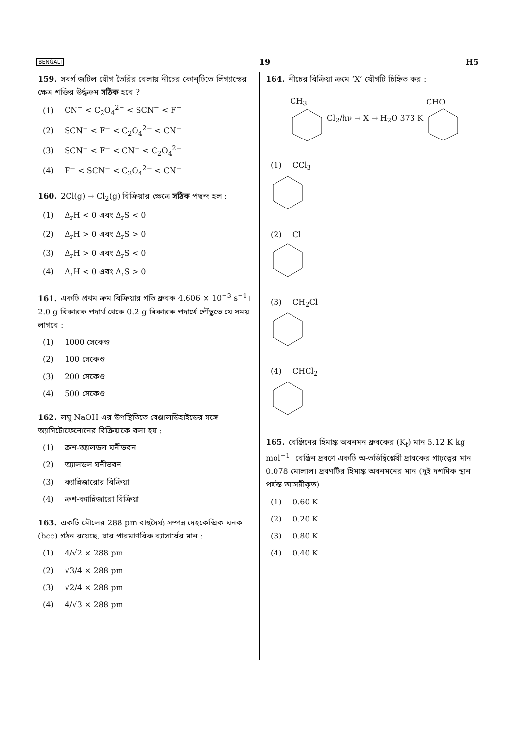BENGALI 19 H5
159. সবর্গ জটিল যৌগ তৈরির বেলায় নীচের কোন্‌টিতে লিগ্যান্ডের ক্ষেত্র শক্তির উর্দ্ধক্রম সঠিক হবে ?
(1) CN<sup>−</sup> < C<sub>2</sub>O<sub>4</sub><sup>2−</sup> < SCN<sup>−</sup> < F<sup>−</sup>
(2) SCN<sup>−</sup> < F<sup>−</sup> < C<sub>2</sub>O<sub>4</sub><sup>2−</sup> < CN<sup>−</sup>
(3) SCN<sup>−</sup> < F<sup>−</sup> < CN<sup>−</sup> < C<sub>2</sub>O<sub>4</sub><sup>2−</sup>
(4) F<sup>−</sup> < SCN<sup>−</sup> < C<sub>2</sub>O<sub>4</sub><sup>2−</sup> < CN<sup>−</sup>
160. 2Cl(g) → Cl<sub>2</sub>(g) বিক্রিয়ার ক্ষেত্রে সঠিক পছন্দ হল :
(1) Δ<sub>r</sub>H < 0 এবং Δ<sub>r</sub>S < 0
(2) Δ<sub>r</sub>H > 0 এবং Δ<sub>r</sub>S > 0
(3) Δ<sub>r</sub>H > 0 এবং Δ<sub>r</sub>S < 0
(4) Δ<sub>r</sub>H < 0 এবং Δ<sub>r</sub>S > 0
161. একটি প্রথম ক্রম বিক্রিয়ার গতি ধ্রুবক 4.606 × 10<sup>−3</sup> s<sup>−1</sup>। 2.0 g বিকারক পদার্থ থেকে 0.2 g বিকারক পদার্থে পৌঁছুতে যে সময় লাগবে :
(1) 1000 সেকেণ্ড
(2) 100 সেকেণ্ড
(3) 200 সেকেণ্ড
(4) 500 সেকেণ্ড
162. লঘু NaOH এর উপস্থিতিতে বেঞ্জালডিহাইডের সঙ্গে অ্যাসিটোফেনোনের বিক্রিয়াকে বলা হয় :
(1) ক্রশ-অ্যালডল ঘনীভবন
(2) অ্যালডল ঘনীভবন
(3) ক্যান্নিজারোর বিক্রিয়া
(4) ক্রশ-ক্যান্নিজারো বিক্রিয়া
163. একটি মৌলের 288 pm বাহুদৈর্ঘ্য সম্পন্ন দেহকেন্দ্রিক ঘনক (bcc) গঠন রয়েছে, যার পারমাণবিক ব্যাসার্ধের মান :
(1) 4/√2 × 288 pm
(2) √3/4 × 288 pm
(3) √2/4 × 288 pm
(4) 4/√3 × 288 pm
164. নীচের বিক্রিয়া ক্রমে ‘X’ যৌগটি চিহ্নিত কর :
CH<sub>3</sub> Cl<sub>2</sub>/hν → X → H<sub>2</sub>O 373 K CHO
(1) CCl<sub>3</sub>
(2) Cl
(3) CH<sub>2</sub>Cl
(4) CHCl<sub>2</sub>
165. বেঞ্জিনের হিমাঙ্ক অবনমন ধ্রুবকের (K<sub>f</sub>) মান 5.12 K kg mol<sup>−1</sup>। বেঞ্জিন দ্রবণে একটি অ-তড়িদ্বিশ্লেষী দ্রাবকের গাঢ়ত্বের মান 0.078 মোলাল। দ্রবণটির হিমাঙ্ক অবনমনের মান (দুই দশমিক স্থান পর্যন্ত আসন্নীকৃত)
(1) 0.60 K
(2) 0.20 K
(3) 0.80 K
(4) 0.40 K